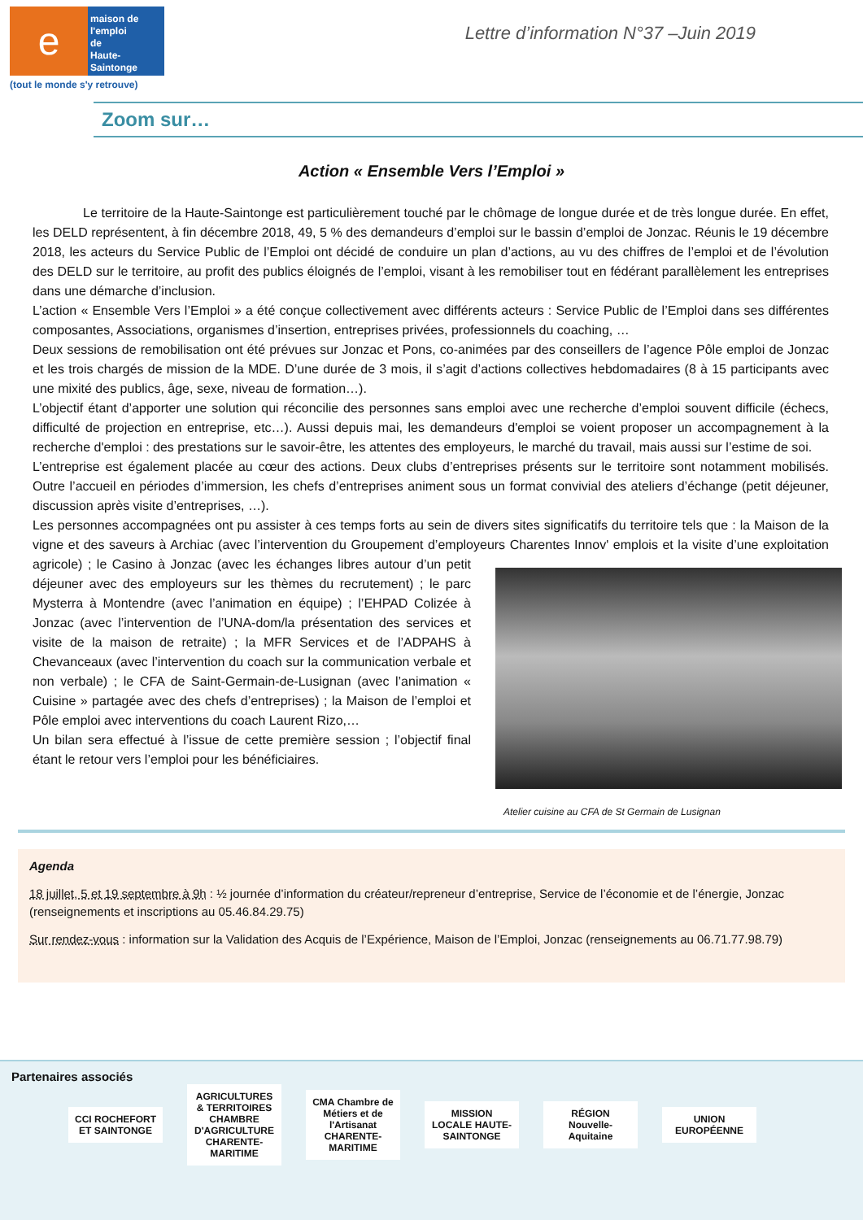e
maison de
l'emploi
de
Haute-Saintonge
(tout le monde s'y retrouve)
Lettre d’information N°37 –Juin 2019
Zoom sur…
Action « Ensemble Vers l’Emploi »
Le territoire de la Haute-Saintonge est particulièrement touché par le chômage de longue durée et de très longue durée. En effet, les DELD représentent, à fin décembre 2018, 49, 5 % des demandeurs d’emploi sur le bassin d’emploi de Jonzac. Réunis le 19 décembre 2018, les acteurs du Service Public de l’Emploi ont décidé de conduire un plan d’actions, au vu des chiffres de l’emploi et de l’évolution des DELD sur le territoire, au profit des publics éloignés de l’emploi, visant à les remobiliser tout en fédérant parallèlement les entreprises dans une démarche d’inclusion.
L’action « Ensemble Vers l’Emploi » a été conçue collectivement avec différents acteurs : Service Public de l’Emploi dans ses différentes composantes, Associations, organismes d’insertion, entreprises privées, professionnels du coaching, …
Deux sessions de remobilisation ont été prévues sur Jonzac et Pons, co-animées par des conseillers de l’agence Pôle emploi de Jonzac et les trois chargés de mission de la MDE. D’une durée de 3 mois, il s’agit d’actions collectives hebdomadaires (8 à 15 participants avec une mixité des publics, âge, sexe, niveau de formation…).
L’objectif étant d’apporter une solution qui réconcilie des personnes sans emploi avec une recherche d’emploi souvent difficile (échecs, difficulté de projection en entreprise, etc…). Aussi depuis mai, les demandeurs d'emploi se voient proposer un accompagnement à la recherche d'emploi : des prestations sur le savoir-être, les attentes des employeurs, le marché du travail, mais aussi sur l’estime de soi.
L’entreprise est également placée au cœur des actions. Deux clubs d’entreprises présents sur le territoire sont notamment mobilisés. Outre l’accueil en périodes d’immersion, les chefs d’entreprises animent sous un format convivial des ateliers d’échange (petit déjeuner, discussion après visite d’entreprises, …).
Les personnes accompagnées ont pu assister à ces temps forts au sein de divers sites significatifs du territoire tels que : la Maison de la vigne et des saveurs à Archiac (avec l’intervention du Groupement d’employeurs Charentes Innov' emplois et Atelier cuisine au CFA de St Germain de Lusignan la visite d’une exploitation agricole) ; le Casino à Jonzac (avec les échanges libres autour d’un petit déjeuner avec des employeurs sur les thèmes du recrutement) ; le parc Mysterra à Montendre (avec l’animation en équipe) ; l’EHPAD Colizée à Jonzac (avec l’intervention de l’UNA-dom/la présentation des services et visite de la maison de retraite) ; la MFR Services et de l’ADPAHS à Chevanceaux (avec l’intervention du coach sur la communication verbale et non verbale) ; le CFA de Saint-Germain-de-Lusignan (avec l’animation « Cuisine » partagée avec des chefs d’entreprises) ; la Maison de l’emploi et Pôle emploi avec interventions du coach Laurent Rizo,…
Un bilan sera effectué à l’issue de cette première session ; l’objectif final étant le retour vers l’emploi pour les bénéficiaires.
Agenda
18 juillet, 5 et 19 septembre à 9h : ½ journée d’information du créateur/repreneur d’entreprise, Service de l’économie et de l’énergie, Jonzac (renseignements et inscriptions au 05.46.84.29.75)
Sur rendez-vous : information sur la Validation des Acquis de l’Expérience, Maison de l’Emploi, Jonzac (renseignements au 06.71.77.98.79)
Partenaires associés
CCI ROCHEFORT ET SAINTONGE
AGRICULTURES & TERRITOIRES CHAMBRE D'AGRICULTURE CHARENTE-MARITIME
CMA Chambre de Métiers et de l'Artisanat CHARENTE-MARITIME
MISSION LOCALE HAUTE-SAINTONGE
RÉGION Nouvelle-Aquitaine
UNION EUROPÉENNE